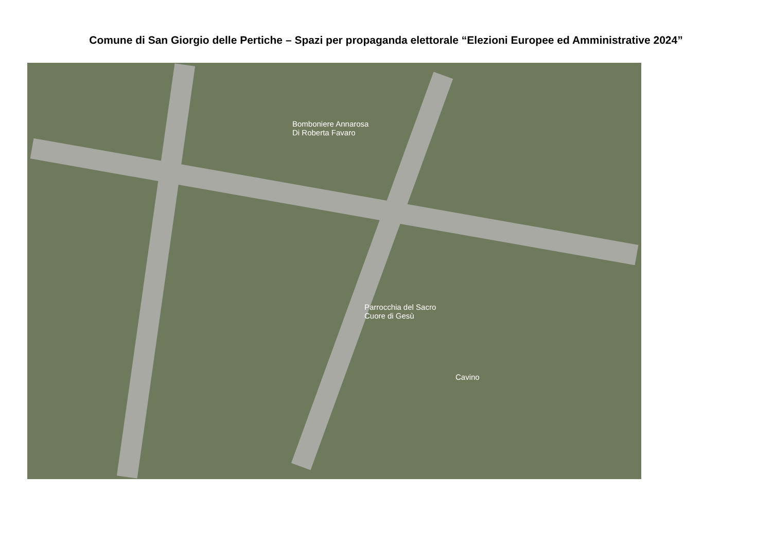Comune di San Giorgio delle Pertiche – Spazi per propaganda elettorale “Elezioni Europee ed Amministrative 2024”
Bomboniere Annarosa
Di Roberta Favaro
Parrocchia del Sacro
Cuore di Gesù
Cavino